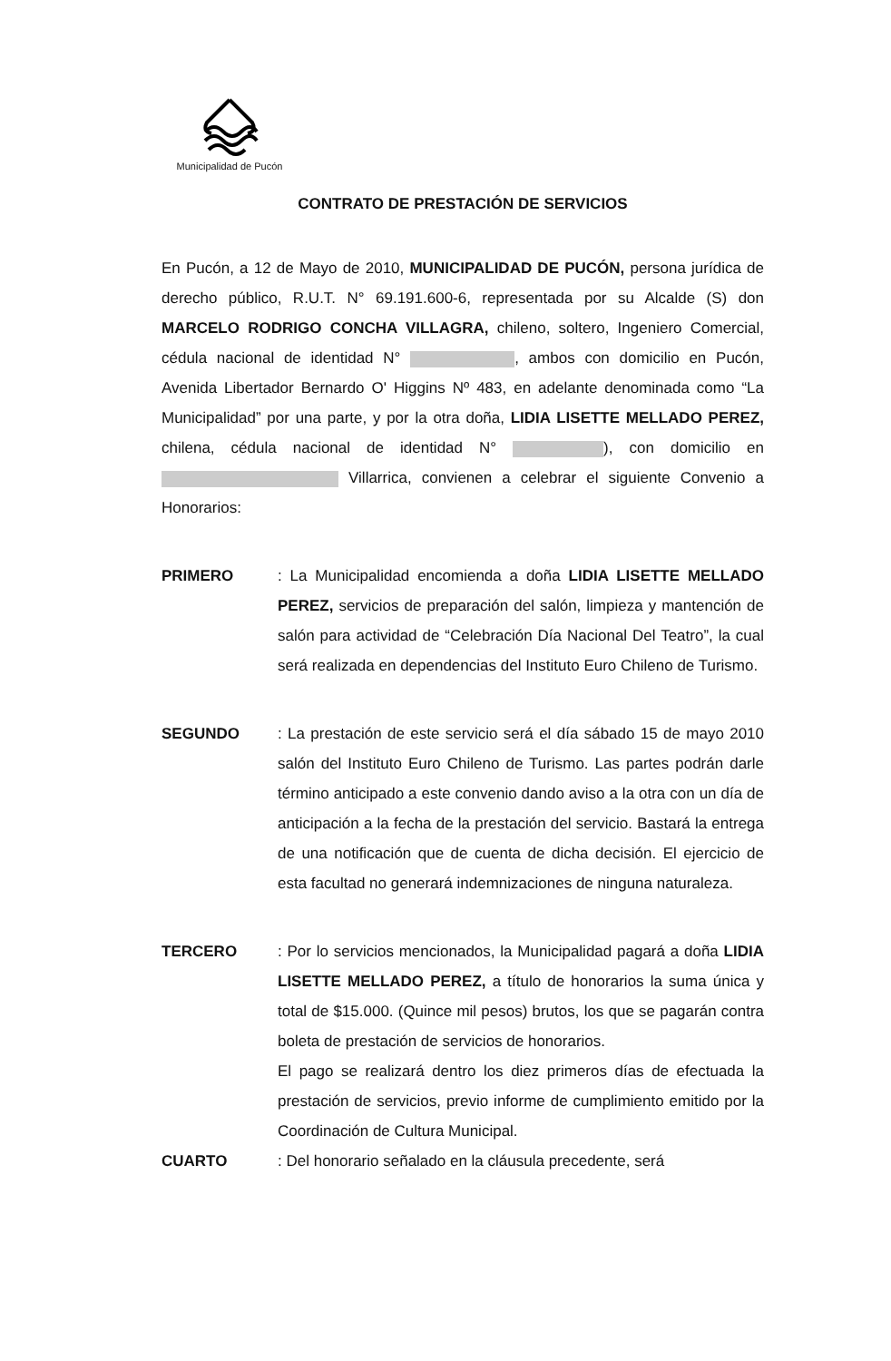Municipalidad de Pucón
CONTRATO DE PRESTACIÓN DE SERVICIOS
En Pucón, a 12 de Mayo de 2010, MUNICIPALIDAD DE PUCÓN, persona jurídica de derecho público, R.U.T. N° 69.191.600-6, representada por su Alcalde (S) don MARCELO RODRIGO CONCHA VILLAGRA, chileno, soltero, Ingeniero Comercial, cédula nacional de identidad N° , ambos con domicilio en Pucón, Avenida Libertador Bernardo O' Higgins Nº 483, en adelante denominada como “La Municipalidad” por una parte, y por la otra doña, LIDIA LISETTE MELLADO PEREZ, chilena, cédula nacional de identidad N° ), con domicilio en Villarrica, convienen a celebrar el siguiente Convenio a Honorarios:
PRIMERO : La Municipalidad encomienda a doña LIDIA LISETTE MELLADO PEREZ, servicios de preparación del salón, limpieza y mantención de salón para actividad de “Celebración Día Nacional Del Teatro”, la cual será realizada en dependencias del Instituto Euro Chileno de Turismo.
SEGUNDO : La prestación de este servicio será el día sábado 15 de mayo 2010 salón del Instituto Euro Chileno de Turismo. Las partes podrán darle término anticipado a este convenio dando aviso a la otra con un día de anticipación a la fecha de la prestación del servicio. Bastará la entrega de una notificación que de cuenta de dicha decisión. El ejercicio de esta facultad no generará indemnizaciones de ninguna naturaleza.
TERCERO : Por lo servicios mencionados, la Municipalidad pagará a doña LIDIA LISETTE MELLADO PEREZ, a título de honorarios la suma única y total de $15.000. (Quince mil pesos) brutos, los que se pagarán contra boleta de prestación de servicios de honorarios.
El pago se realizará dentro los diez primeros días de efectuada la prestación de servicios, previo informe de cumplimiento emitido por la Coordinación de Cultura Municipal.
CUARTO : Del honorario señalado en la cláusula precedente, será